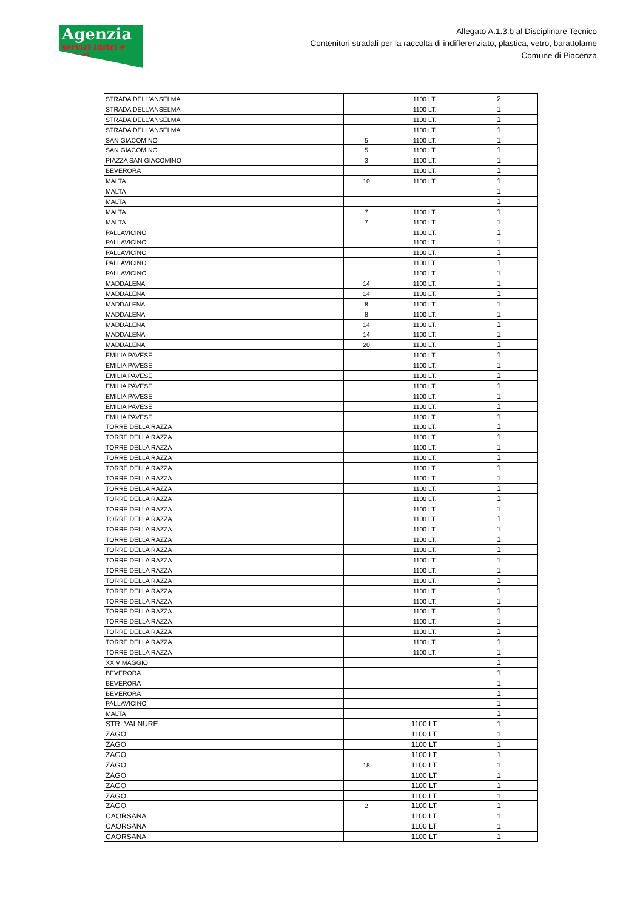Agenzia
servizi Idrici e Rifiuti
Allegato A.1.3.b al Disciplinare Tecnico
Contenitori stradali per la raccolta di indifferenziato, plastica, vetro, barattolame
Comune di Piacenza
| STRADA DELL'ANSELMA | | 1100 LT. | 2 |
| STRADA DELL'ANSELMA | | 1100 LT. | 1 |
| STRADA DELL'ANSELMA | | 1100 LT. | 1 |
| STRADA DELL'ANSELMA | | 1100 LT. | 1 |
| SAN GIACOMINO | 5 | 1100 LT. | 1 |
| SAN GIACOMINO | 5 | 1100 LT. | 1 |
| PIAZZA SAN GIACOMINO | 3 | 1100 LT. | 1 |
| BEVERORA | | 1100 LT. | 1 |
| MALTA | 10 | 1100 LT. | 1 |
| MALTA | | | 1 |
| MALTA | | | 1 |
| MALTA | 7 | 1100 LT. | 1 |
| MALTA | 7 | 1100 LT. | 1 |
| PALLAVICINO | | 1100 LT. | 1 |
| PALLAVICINO | | 1100 LT. | 1 |
| PALLAVICINO | | 1100 LT. | 1 |
| PALLAVICINO | | 1100 LT. | 1 |
| PALLAVICINO | | 1100 LT. | 1 |
| MADDALENA | 14 | 1100 LT. | 1 |
| MADDALENA | 14 | 1100 LT. | 1 |
| MADDALENA | 8 | 1100 LT. | 1 |
| MADDALENA | 8 | 1100 LT. | 1 |
| MADDALENA | 14 | 1100 LT. | 1 |
| MADDALENA | 14 | 1100 LT. | 1 |
| MADDALENA | 20 | 1100 LT. | 1 |
| EMILIA PAVESE | | 1100 LT. | 1 |
| EMILIA PAVESE | | 1100 LT. | 1 |
| EMILIA PAVESE | | 1100 LT. | 1 |
| EMILIA PAVESE | | 1100 LT. | 1 |
| EMILIA PAVESE | | 1100 LT. | 1 |
| EMILIA PAVESE | | 1100 LT. | 1 |
| EMILIA PAVESE | | 1100 LT. | 1 |
| TORRE DELLA RAZZA | | 1100 LT. | 1 |
| TORRE DELLA RAZZA | | 1100 LT. | 1 |
| TORRE DELLA RAZZA | | 1100 LT. | 1 |
| TORRE DELLA RAZZA | | 1100 LT. | 1 |
| TORRE DELLA RAZZA | | 1100 LT. | 1 |
| TORRE DELLA RAZZA | | 1100 LT. | 1 |
| TORRE DELLA RAZZA | | 1100 LT. | 1 |
| TORRE DELLA RAZZA | | 1100 LT. | 1 |
| TORRE DELLA RAZZA | | 1100 LT. | 1 |
| TORRE DELLA RAZZA | | 1100 LT. | 1 |
| TORRE DELLA RAZZA | | 1100 LT. | 1 |
| TORRE DELLA RAZZA | | 1100 LT. | 1 |
| TORRE DELLA RAZZA | | 1100 LT. | 1 |
| TORRE DELLA RAZZA | | 1100 LT. | 1 |
| TORRE DELLA RAZZA | | 1100 LT. | 1 |
| TORRE DELLA RAZZA | | 1100 LT. | 1 |
| TORRE DELLA RAZZA | | 1100 LT. | 1 |
| TORRE DELLA RAZZA | | 1100 LT. | 1 |
| TORRE DELLA RAZZA | | 1100 LT. | 1 |
| TORRE DELLA RAZZA | | 1100 LT. | 1 |
| TORRE DELLA RAZZA | | 1100 LT. | 1 |
| TORRE DELLA RAZZA | | 1100 LT. | 1 |
| TORRE DELLA RAZZA | | 1100 LT. | 1 |
| XXIV MAGGIO | | | 1 |
| BEVERORA | | | 1 |
| BEVERORA | | | 1 |
| BEVERORA | | | 1 |
| PALLAVICINO | | | 1 |
| MALTA | | | 1 |
| STR. VALNURE | | 1100 LT. | 1 |
| ZAGO | | 1100 LT. | 1 |
| ZAGO | | 1100 LT. | 1 |
| ZAGO | | 1100 LT. | 1 |
| ZAGO | 18 | 1100 LT. | 1 |
| ZAGO | | 1100 LT. | 1 |
| ZAGO | | 1100 LT. | 1 |
| ZAGO | | 1100 LT. | 1 |
| ZAGO | 2 | 1100 LT. | 1 |
| CAORSANA | | 1100 LT. | 1 |
| CAORSANA | | 1100 LT. | 1 |
| CAORSANA | | 1100 LT. | 1 |